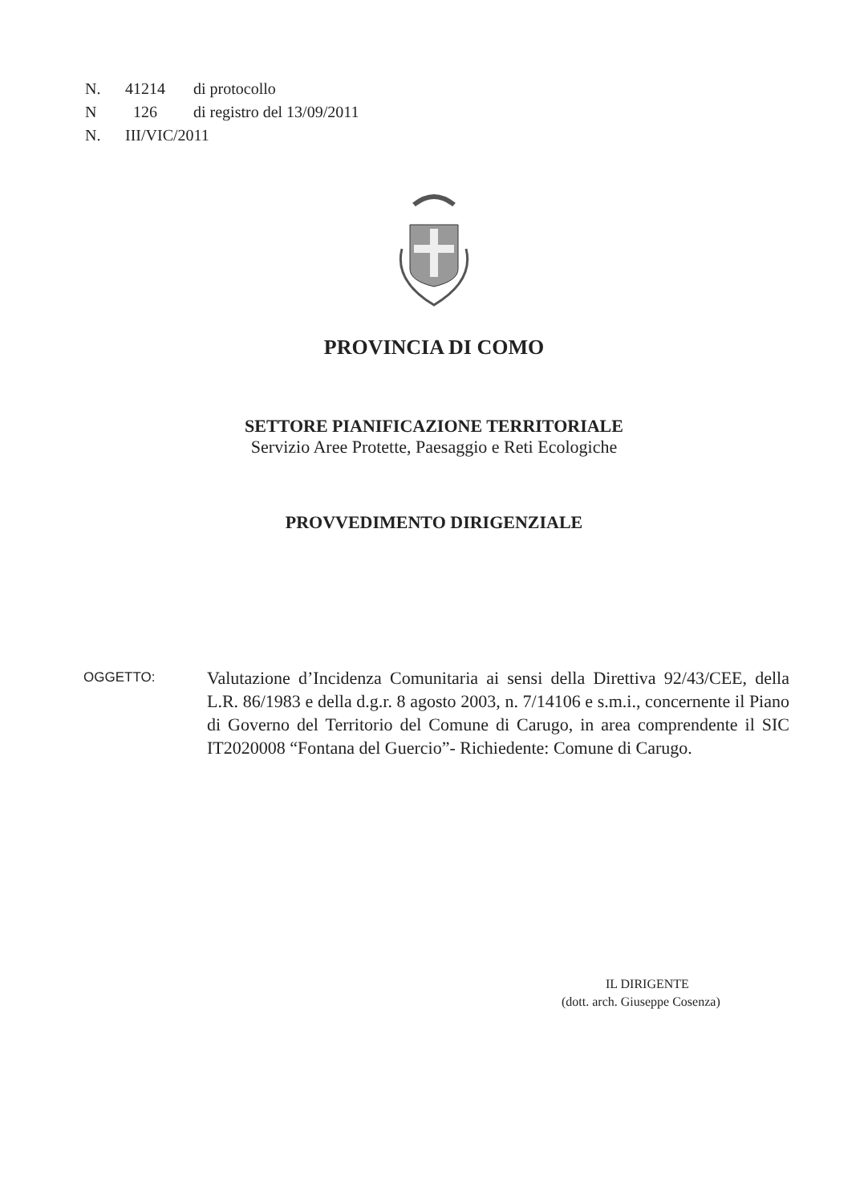N. 41214 di protocollo
N 126 di registro del 13/09/2011
N. III/VIC/2011
PROVINCIA DI COMO
SETTORE PIANIFICAZIONE TERRITORIALE
Servizio Aree Protette, Paesaggio e Reti Ecologiche
PROVVEDIMENTO DIRIGENZIALE
OGGETTO:
Valutazione d’Incidenza Comunitaria ai sensi della Direttiva 92/43/CEE, della L.R. 86/1983 e della d.g.r. 8 agosto 2003, n. 7/14106 e s.m.i., concernente il Piano di Governo del Territorio del Comune di Carugo, in area comprendente il SIC IT2020008 “Fontana del Guercio”- Richiedente: Comune di Carugo.
IL DIRIGENTE
(dott. arch. Giuseppe Cosenza)